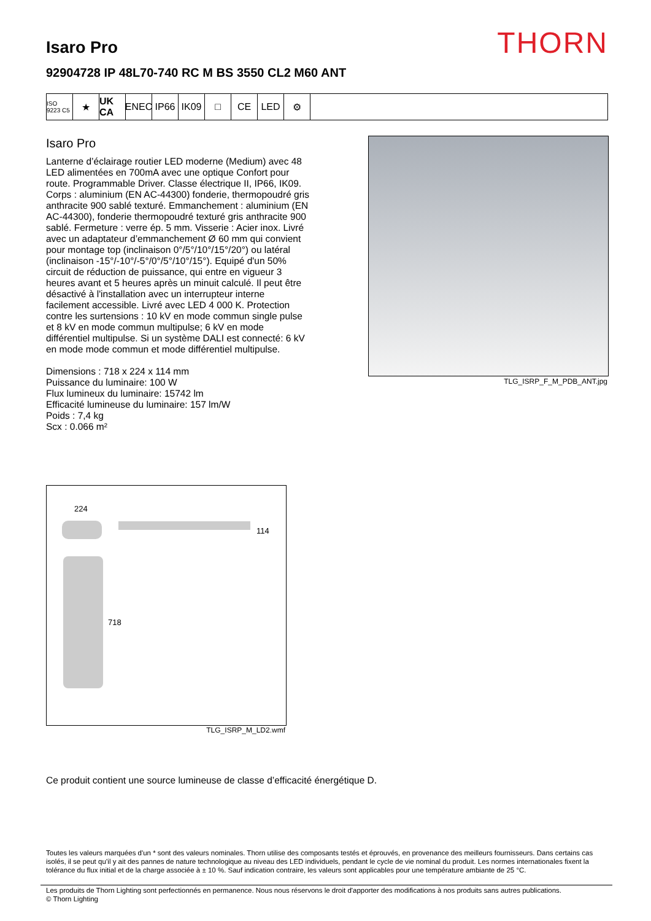THORN
Isaro Pro
92904728 IP 48L70-740 RC M BS 3550 CL2 M60 ANT
ISO 9223 C5
★ UK CA
ENEC IP66 IK09 □ CE LED ⚙
Isaro Pro
Lanterne d’éclairage routier LED moderne (Medium) avec 48 LED alimentées en 700mA avec une optique Confort pour route. Programmable Driver. Classe électrique II, IP66, IK09. Corps : aluminium (EN AC-44300) fonderie, thermopoudré gris anthracite 900 sablé texturé. Emmanchement : aluminium (EN AC-44300), fonderie thermopoudré texturé gris anthracite 900 sablé. Fermeture : verre ép. 5 mm. Visserie : Acier inox. Livré avec un adaptateur d’emmanchement Ø 60 mm qui convient pour montage top (inclinaison 0°/5°/10°/15°/20°) ou latéral (inclinaison -15°/-10°/-5°/0°/5°/10°/15°). Equipé d'un 50% circuit de réduction de puissance, qui entre en vigueur 3 heures avant et 5 heures après un minuit calculé. Il peut être désactivé à l'installation avec un interrupteur interne facilement accessible. Livré avec LED 4 000 K. Protection contre les surtensions : 10 kV en mode commun single pulse et 8 kV en mode commun multipulse; 6 kV en mode différentiel multipulse. Si un système DALI est connecté: 6 kV en mode mode commun et mode différentiel multipulse.
Dimensions : 718 x 224 x 114 mm
Puissance du luminaire: 100 W
Flux lumineux du luminaire: 15742 lm
Efficacité lumineuse du luminaire: 157 lm/W
Poids : 7,4 kg
Scx : 0.066 m²
TLG_ISRP_F_M_PDB_ANT.jpg
224
114
718
TLG_ISRP_M_LD2.wmf
Ce produit contient une source lumineuse de classe d’efficacité énergétique D.
Toutes les valeurs marquées d'un * sont des valeurs nominales. Thorn utilise des composants testés et éprouvés, en provenance des meilleurs fournisseurs. Dans certains cas isolés, il se peut qu’il y ait des pannes de nature technologique au niveau des LED individuels, pendant le cycle de vie nominal du produit. Les normes internationales fixent la tolérance du flux initial et de la charge associée à ± 10 %. Sauf indication contraire, les valeurs sont applicables pour une température ambiante de 25 °C.
Les produits de Thorn Lighting sont perfectionnés en permanence. Nous nous réservons le droit d'apporter des modifications à nos produits sans autres publications.
© Thorn Lighting